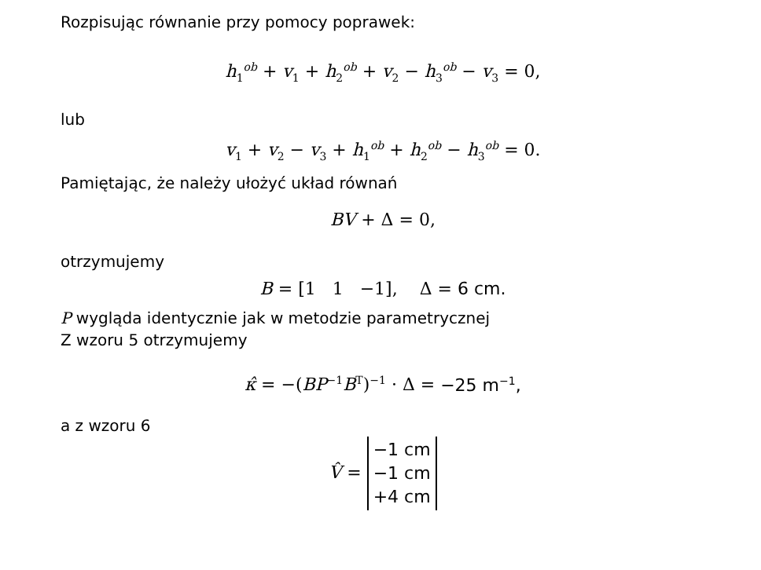Rozpisując równanie przy pomocy poprawek:
h<sub>1</sub><sup>ob</sup> + v<sub>1</sub> + h<sub>2</sub><sup>ob</sup> + v<sub>2</sub> − h<sub>3</sub><sup>ob</sup> − v<sub>3</sub> = 0,
lub
v<sub>1</sub> + v<sub>2</sub> − v<sub>3</sub> + h<sub>1</sub><sup>ob</sup> + h<sub>2</sub><sup>ob</sup> − h<sub>3</sub><sup>ob</sup> = 0.
Pamiętając, że należy ułożyć układ równań
BV + Δ = 0,
otrzymujemy
B = [1 1 −1], Δ = 6 cm.
P wygląda identycznie jak w metodzie parametrycznej
Z wzoru 5 otrzymujemy
κ̂ = −(BP<sup>−1</sup>B<sup>T</sup>)<sup>−1</sup> · Δ = −25 m<sup>−1</sup>,
a z wzoru 6
V̂ = −1 cm
−1 cm
+4 cm